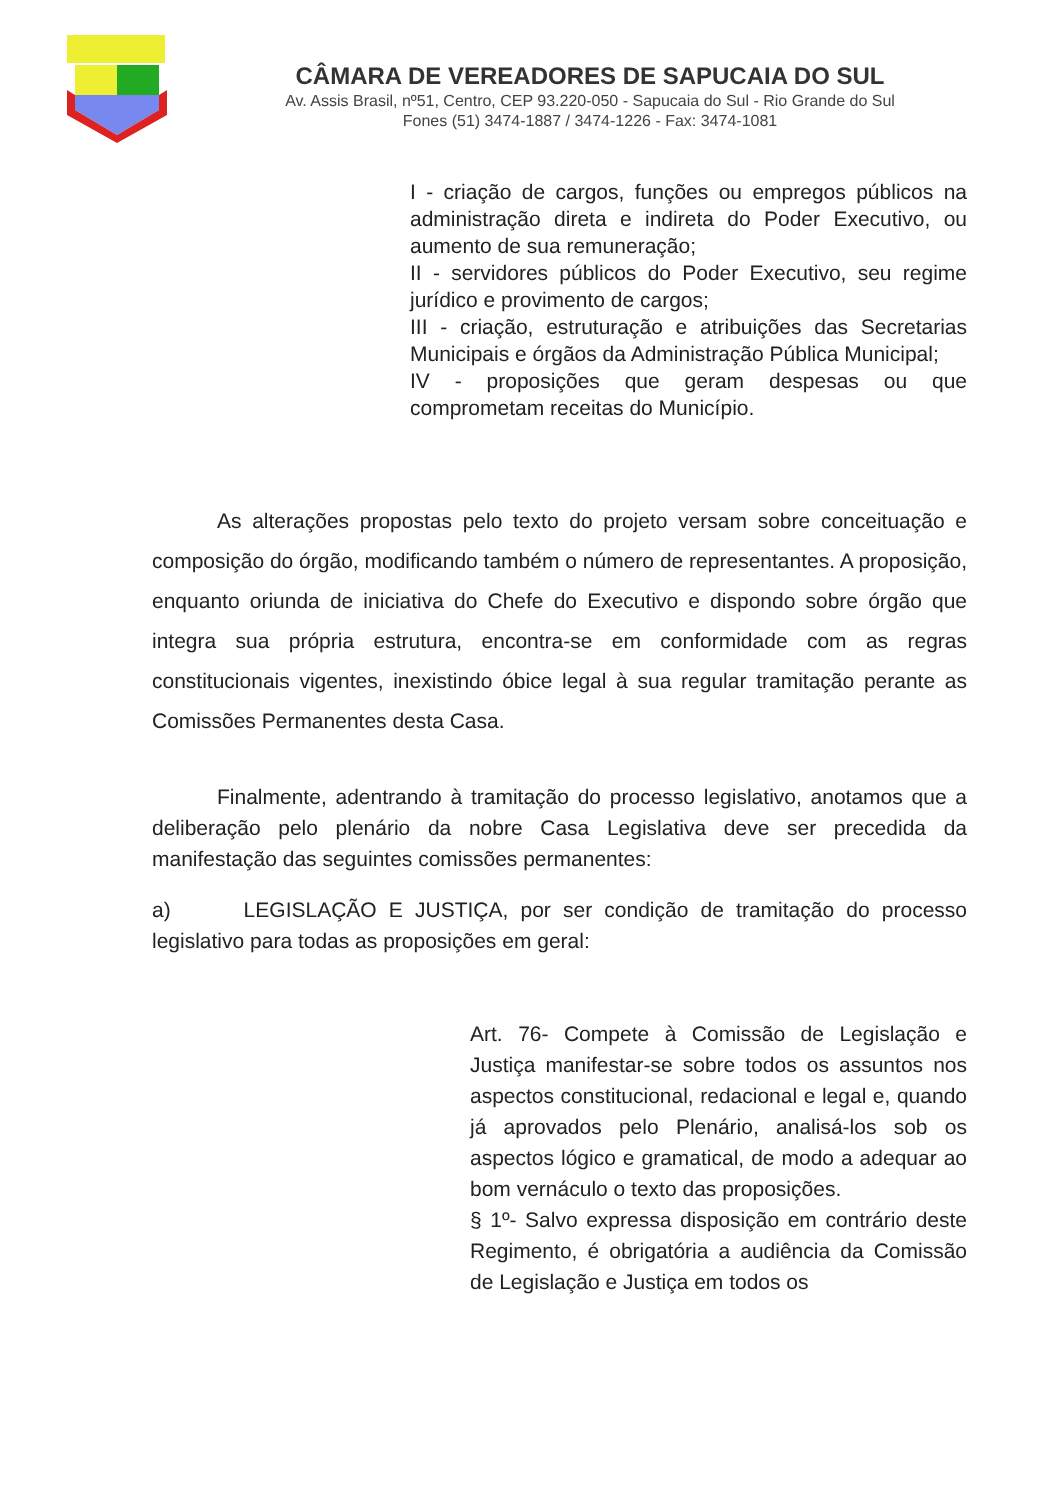CÂMARA DE VEREADORES DE SAPUCAIA DO SUL
Av. Assis Brasil, nº51, Centro, CEP 93.220-050 - Sapucaia do Sul - Rio Grande do Sul
Fones (51) 3474-1887 / 3474-1226 - Fax: 3474-1081
I - criação de cargos, funções ou empregos públicos na administração direta e indireta do Poder Executivo, ou aumento de sua remuneração;
II - servidores públicos do Poder Executivo, seu regime jurídico e provimento de cargos;
III - criação, estruturação e atribuições das Secretarias Municipais e órgãos da Administração Pública Municipal;
IV - proposições que geram despesas ou que comprometam receitas do Município.
As alterações propostas pelo texto do projeto versam sobre conceituação e composição do órgão, modificando também o número de representantes. A proposição, enquanto oriunda de iniciativa do Chefe do Executivo e dispondo sobre órgão que integra sua própria estrutura, encontra-se em conformidade com as regras constitucionais vigentes, inexistindo óbice legal à sua regular tramitação perante as Comissões Permanentes desta Casa.
Finalmente, adentrando à tramitação do processo legislativo, anotamos que a deliberação pelo plenário da nobre Casa Legislativa deve ser precedida da manifestação das seguintes comissões permanentes:
a) LEGISLAÇÃO E JUSTIÇA, por ser condição de tramitação do processo legislativo para todas as proposições em geral:
Art. 76- Compete à Comissão de Legislação e Justiça manifestar-se sobre todos os assuntos nos aspectos constitucional, redacional e legal e, quando já aprovados pelo Plenário, analisá-los sob os aspectos lógico e gramatical, de modo a adequar ao bom vernáculo o texto das proposições.
§ 1º- Salvo expressa disposição em contrário deste Regimento, é obrigatória a audiência da Comissão de Legislação e Justiça em todos os